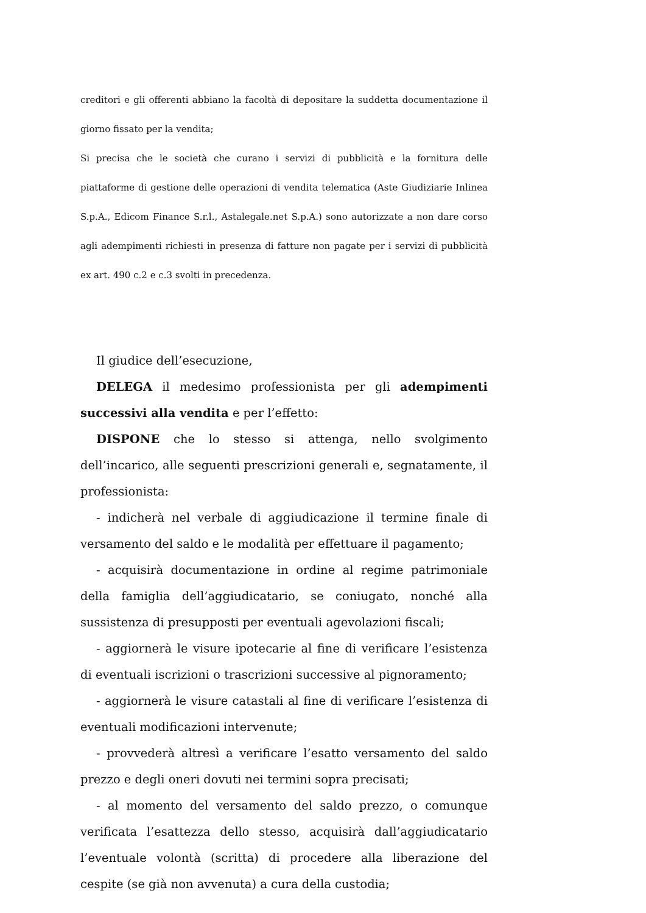creditori e gli offerenti abbiano la facoltà di depositare la suddetta documentazione il giorno fissato per la vendita;
Si precisa che le società che curano i servizi di pubblicità e la fornitura delle piattaforme di gestione delle operazioni di vendita telematica (Aste Giudiziarie Inlinea S.p.A., Edicom Finance S.r.l., Astalegale.net S.p.A.) sono autorizzate a non dare corso agli adempimenti richiesti in presenza di fatture non pagate per i servizi di pubblicità ex art. 490 c.2 e c.3 svolti in precedenza.
Il giudice dell’esecuzione,
DELEGA il medesimo professionista per gli adempimenti successivi alla vendita e per l’effetto:
DISPONE che lo stesso si attenga, nello svolgimento dell’incarico, alle seguenti prescrizioni generali e, segnatamente, il professionista:
- indicherà nel verbale di aggiudicazione il termine finale di versamento del saldo e le modalità per effettuare il pagamento;
- acquisirà documentazione in ordine al regime patrimoniale della famiglia dell’aggiudicatario, se coniugato, nonché alla sussistenza di presupposti per eventuali agevolazioni fiscali;
- aggiornerà le visure ipotecarie al fine di verificare l’esistenza di eventuali iscrizioni o trascrizioni successive al pignoramento;
- aggiornerà le visure catastali al fine di verificare l’esistenza di eventuali modificazioni intervenute;
- provvederà altresì a verificare l’esatto versamento del saldo prezzo e degli oneri dovuti nei termini sopra precisati;
- al momento del versamento del saldo prezzo, o comunque verificata l’esattezza dello stesso, acquisirà dall’aggiudicatario l’eventuale volontà (scritta) di procedere alla liberazione del cespite (se già non avvenuta) a cura della custodia;